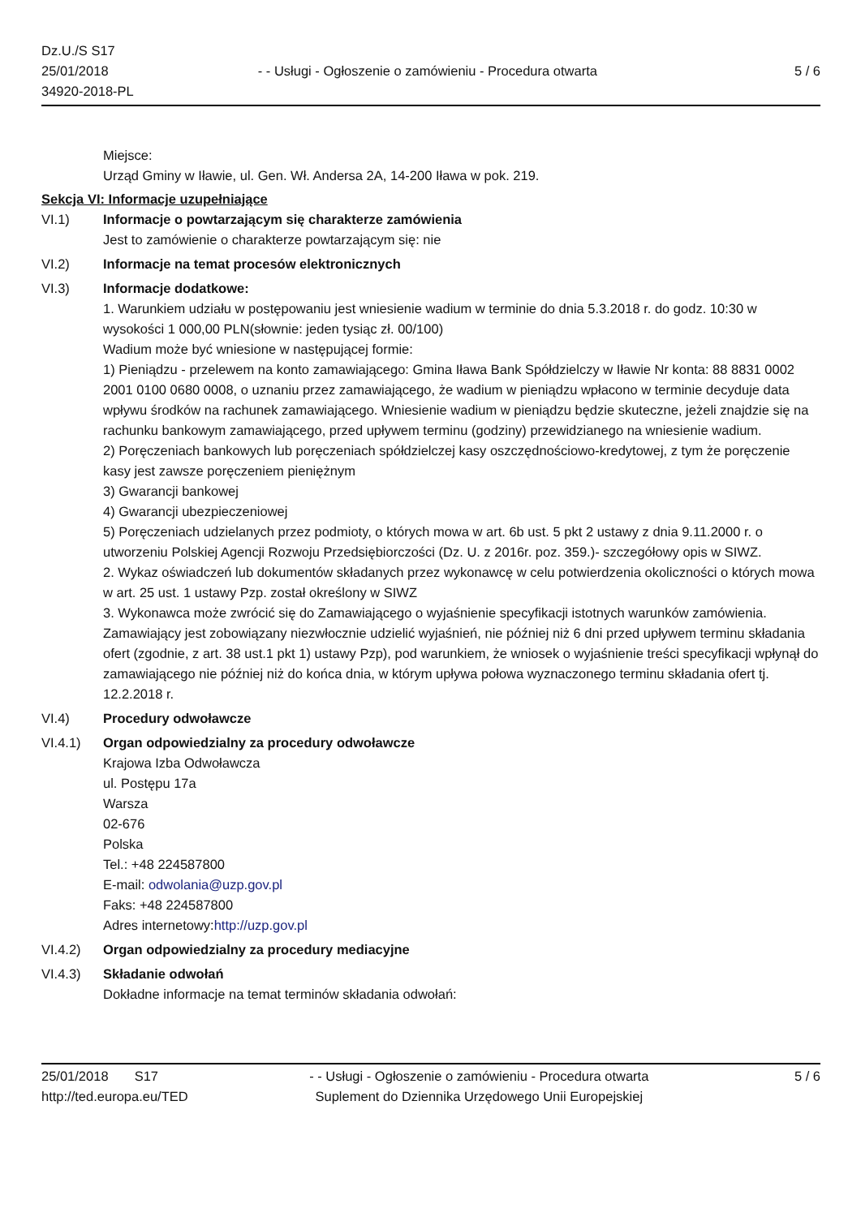Dz.U./S S17
25/01/2018
34920-2018-PL
- - Usługi - Ogłoszenie o zamówieniu - Procedura otwarta
5 / 6
Miejsce:
Urząd Gminy w Iławie, ul. Gen. Wł. Andersa 2A, 14-200 Iława w pok. 219.
Sekcja VI: Informacje uzupełniające
VI.1) Informacje o powtarzającym się charakterze zamówienia
Jest to zamówienie o charakterze powtarzającym się: nie
VI.2) Informacje na temat procesów elektronicznych
VI.3) Informacje dodatkowe:
1. Warunkiem udziału w postępowaniu jest wniesienie wadium w terminie do dnia 5.3.2018 r. do godz. 10:30 w wysokości 1 000,00 PLN(słownie: jeden tysiąc zł. 00/100)
Wadium może być wniesione w następującej formie:
1) Pieniądzu - przelewem na konto zamawiającego: Gmina Iława Bank Spółdzielczy w Iławie Nr konta: 88 8831 0002 2001 0100 0680 0008, o uznaniu przez zamawiającego, że wadium w pieniądzu wpłacono w terminie decyduje data wpływu środków na rachunek zamawiającego. Wniesienie wadium w pieniądzu będzie skuteczne, jeżeli znajdzie się na rachunku bankowym zamawiającego, przed upływem terminu (godziny) przewidzianego na wniesienie wadium.
2) Poręczeniach bankowych lub poręczeniach spółdzielczej kasy oszczędnościowo-kredytowej, z tym że poręczenie kasy jest zawsze poręczeniem pieniężnym
3) Gwarancji bankowej
4) Gwarancji ubezpieczeniowej
5) Poręczeniach udzielanych przez podmioty, o których mowa w art. 6b ust. 5 pkt 2 ustawy z dnia 9.11.2000 r. o utworzeniu Polskiej Agencji Rozwoju Przedsiębiorczości (Dz. U. z 2016r. poz. 359.)- szczegółowy opis w SIWZ.
2. Wykaz oświadczeń lub dokumentów składanych przez wykonawcę w celu potwierdzenia okoliczności o których mowa w art. 25 ust. 1 ustawy Pzp. został określony w SIWZ
3. Wykonawca może zwrócić się do Zamawiającego o wyjaśnienie specyfikacji istotnych warunków zamówienia. Zamawiający jest zobowiązany niezwłocznie udzielić wyjaśnień, nie później niż 6 dni przed upływem terminu składania ofert (zgodnie, z art. 38 ust.1 pkt 1) ustawy Pzp), pod warunkiem, że wniosek o wyjaśnienie treści specyfikacji wpłynął do zamawiającego nie później niż do końca dnia, w którym upływa połowa wyznaczonego terminu składania ofert tj. 12.2.2018 r.
VI.4) Procedury odwoławcze
VI.4.1) Organ odpowiedzialny za procedury odwoławcze
Krajowa Izba Odwoławcza
ul. Postępu 17a
Warsza
02-676
Polska
Tel.: +48 224587800
E-mail: odwolania@uzp.gov.pl
Faks: +48 224587800
Adres internetowy:http://uzp.gov.pl
VI.4.2) Organ odpowiedzialny za procedury mediacyjne
VI.4.3) Składanie odwołań
Dokładne informacje na temat terminów składania odwołań:
25/01/2018 S17
http://ted.europa.eu/TED
- - Usługi - Ogłoszenie o zamówieniu - Procedura otwarta
Suplement do Dziennika Urzędowego Unii Europejskiej
5 / 6